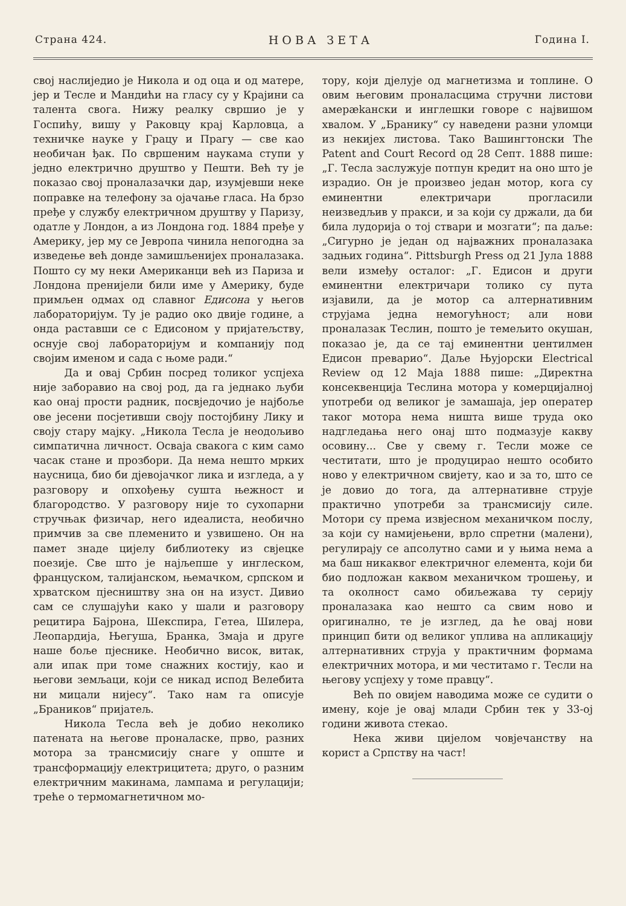Страна 424. НОВА ЗЕТА Година I.
свој наслиједио је Никола и од оца и од матере, јер и Тесле и Мандићи на гласу су у Крајини са талента свога. Нижу реалку свршио је у Госпићу, вишу у Раковцу крај Карловца, а техничке науке у Грацу и Прагу — све као необичан ђак. По свршеним наукама ступи у једно електрично друштво у Пешти. Већ ту је показао свој проналазачки дар, изумјевши неке поправке на телефону за ојачање гласа. На брзо пређе у службу електричном друштву у Паризу, одатле у Лондон, а из Лондона год. 1884 пређе у Америку, јер му се Јевропа чинила непогодна за изведење већ донде замишљенијех проналазака. Пошто су му неки Американци већ из Париза и Лондона пренијели били име у Америку, буде примљен одмах од славног Едисона у његов лабораторијум. Ту је радио око двије године, а онда раставши се с Едисоном у пријатељству, оснује свој лабораторијум и компанију под својим именом и сада с њоме ради.“
Да и овај Србин посред толиког успјеха није заборавио на свој род, да га једнако љуби као онај прости радник, посвједочио је најбоље ове јесени посјетивши своју постојбину Лику и своју стару мајку. „Никола Тесла је неодољиво симпатична личност. Осваја свакога с ким само часак стане и прозбори. Да нема нешто мрких наусница, био би дјевојачког лика и изгледа, а у разговору и опхођењу сушта њежност и благородство. У разговору није то сухопарни стручњак физичар, него идеалиста, необично примчив за све племенито и узвишено. Он на памет знаде цијелу библиотеку из свјецке поезије. Све што је најљепше у инглеском, француском, талијанском, њемачком, српском и хрватском пјесништву зна он на изуст. Дивио сам се слушајући како у шали и разговору рецитира Бајрона, Шекспира, Гетеа, Шилера, Леопардија, Његуша, Бранка, Змаја и друге наше боље пјеснике. Необично висок, витак, али ипак при томе снажних костију, као и његови земљаци, који се никад испод Велебита ни мицали нијесу“. Тако нам га описује „Браников“ пријатељ.
Никола Тесла већ је добио неколико патената на његове проналаске, прво, разних мотора за трансмисију снаге у опште и трансформацију електрицитета; друго, о разним електричним макинама, лампама и регулацији; треће о термомагнетичном мо-
тору, који дјелује од магнетизма и топлине. О овим његовим проналасцима стручни листови амерækански и инглешки говоре с највишом хвалом. У „Бранику“ су наведени разни уломци из некијех листова. Тако Вашингтонски The Patent and Court Record од 28 Септ. 1888 пише: „Г. Тесла заслужује потпун кредит на оно што је израдио. Он је произвео један мотор, кога су еминентни електричари прогласили неизведљив у пракси, и за који су држали, да би била лудорија о тој ствари и мозгати“; па даље: „Сигурно је један од најважних проналазака задњих година“. Pittsburgh Press од 21 Јула 1888 вели између осталог: „Г. Едисон и други еминентни електричари толико су пута изјавили, да је мотор са алтернативним струјама једна немогућност; али нови проналазак Теслин, пошто је темељито окушан, показао је, да се тај еминентни џентилмен Едисон преварио“. Даље Њујорски Electrical Review од 12 Маја 1888 пише: „Директна консеквенција Теслина мотора у комерцијалној употреби од великог је замашаја, јер оператер таког мотора нема ништа више труда око надгледања него онај што подмазује какву осовину... Све у свему г. Тесли може се честитати, што је продуцирао нешто особито ново у електричном свијету, као и за то, што се је довио до тога, да алтернативне струје практично употреби за трансмисију силе. Мотори су према извјесном механичком послу, за који су намијењени, врло спретни (малени), регулирају се апсолутно сами и у њима нема а ма баш никаквог електричног елемента, који би био подложан каквом механичком трошењу, и та околност само обиљежава ту серију проналазака као нешто са свим ново и оригинално, те је изглед, да ће овај нови принцип бити од великог уплива на апликацију алтернативних струја у практичним формама електричних мотора, и ми честитамо г. Тесли на његову успјеху у томе правцу“.
Већ по овијем наводима може се судити о имену, које је овај млади Србин тек у 33-ој години живота стекао.
Нека живи цијелом човјечанству на корист а Српству на част!